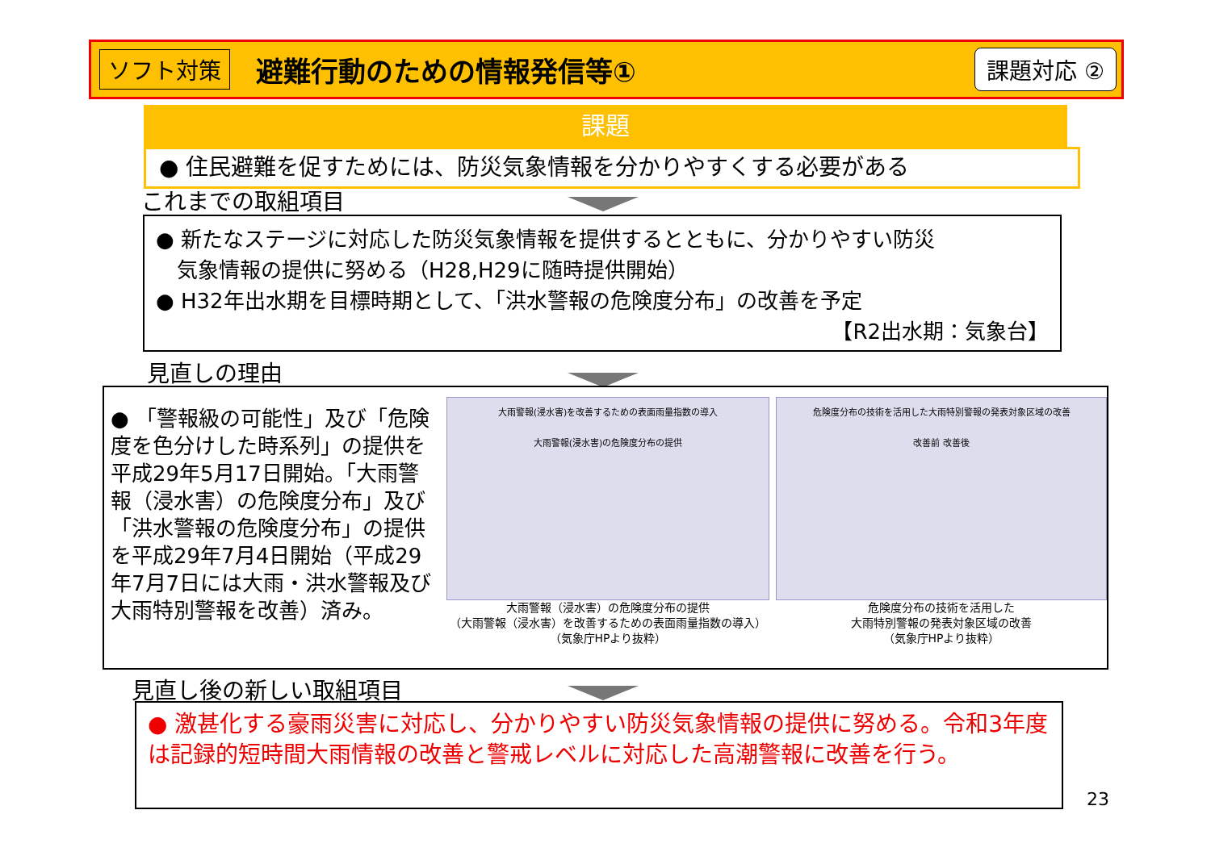ソフト対策 避難行動のための情報発信等① 課題対応 ②
課題
● 住民避難を促すためには、防災気象情報を分かりやすくする必要がある
これまでの取組項目
● 新たなステージに対応した防災気象情報を提供するとともに、分かりやすい防災
　気象情報の提供に努める（H28,H29に随時提供開始）
● H32年出水期を目標時期として、「洪水警報の危険度分布」の改善を予定
【R2出水期：気象台】
見直しの理由
● 「警報級の可能性」及び「危険度を色分けした時系列」の提供を平成29年5月17日開始。「大雨警報（浸水害）の危険度分布」及び「洪水警報の危険度分布」の提供を平成29年7月4日開始（平成29年7月7日には大雨・洪水警報及び大雨特別警報を改善）済み。
大雨警報(浸水害)を改善するための表面雨量指数の導入
大雨警報(浸水害)の危険度分布の提供
大雨警報（浸水害）の危険度分布の提供
（大雨警報（浸水害）を改善するための表面雨量指数の導入）
（気象庁HPより抜粋）
危険度分布の技術を活用した大雨特別警報の発表対象区域の改善
改善前 改善後
危険度分布の技術を活用した
大雨特別警報の発表対象区域の改善
（気象庁HPより抜粋）
見直し後の新しい取組項目
● 激甚化する豪雨災害に対応し、分かりやすい防災気象情報の提供に努める。令和3年度は記録的短時間大雨情報の改善と警戒レベルに対応した高潮警報に改善を行う。
23